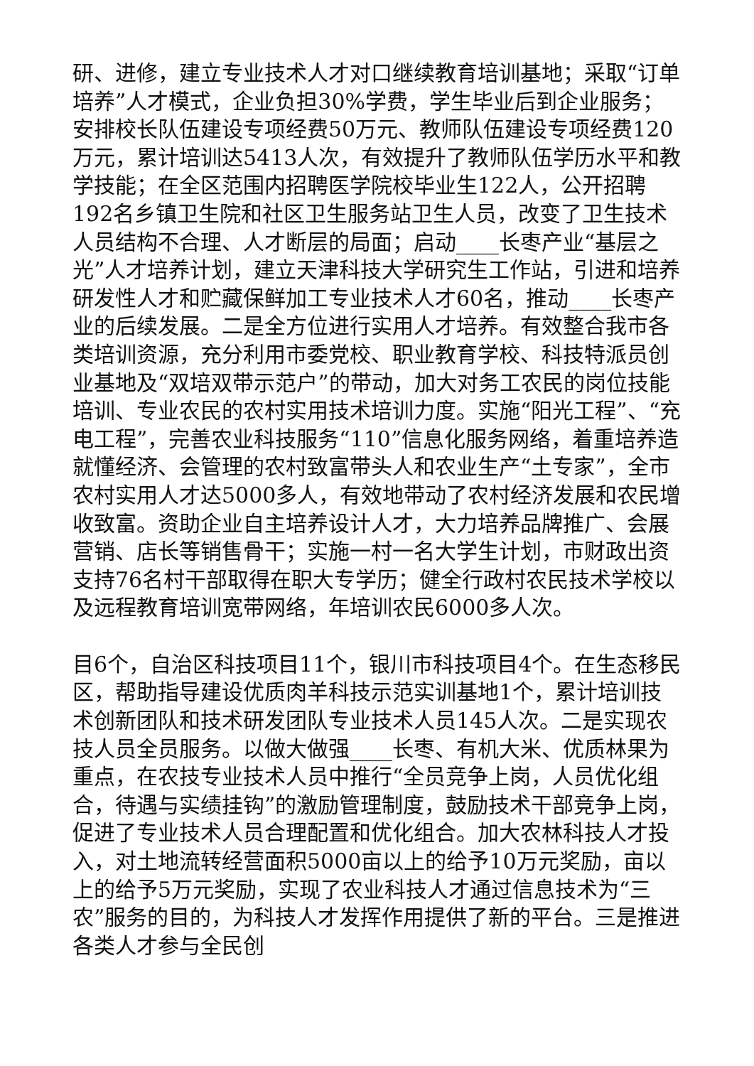研、进修，建立专业技术人才对口继续教育培训基地；采取“订单培养”人才模式，企业负担30%学费，学生毕业后到企业服务；安排校长队伍建设专项经费50万元、教师队伍建设专项经费120万元，累计培训达5413人次，有效提升了教师队伍学历水平和教学技能；在全区范围内招聘医学院校毕业生122人，公开招聘192名乡镇卫生院和社区卫生服务站卫生人员，改变了卫生技术人员结构不合理、人才断层的局面；启动____长枣产业“基层之光”人才培养计划，建立天津科技大学研究生工作站，引进和培养研发性人才和贮藏保鲜加工专业技术人才60名，推动____长枣产业的后续发展。二是全方位进行实用人才培养。有效整合我市各类培训资源，充分利用市委党校、职业教育学校、科技特派员创业基地及“双培双带示范户”的带动，加大对务工农民的岗位技能培训、专业农民的农村实用技术培训力度。实施“阳光工程”、“充电工程”，完善农业科技服务“110”信息化服务网络，着重培养造就懂经济、会管理的农村致富带头人和农业生产“土专家”，全市农村实用人才达5000多人，有效地带动了农村经济发展和农民增收致富。资助企业自主培养设计人才，大力培养品牌推广、会展营销、店长等销售骨干；实施一村一名大学生计划，市财政出资支持76名村干部取得在职大专学历；健全行政村农民技术学校以及远程教育培训宽带网络，年培训农民6000多人次。
目6个，自治区科技项目11个，银川市科技项目4个。在生态移民区，帮助指导建设优质肉羊科技示范实训基地1个，累计培训技术创新团队和技术研发团队专业技术人员145人次。二是实现农技人员全员服务。以做大做强____长枣、有机大米、优质林果为重点，在农技专业技术人员中推行“全员竞争上岗，人员优化组合，待遇与实绩挂钩”的激励管理制度，鼓励技术干部竞争上岗，促进了专业技术人员合理配置和优化组合。加大农林科技人才投入，对土地流转经营面积5000亩以上的给予10万元奖励，亩以上的给予5万元奖励，实现了农业科技人才通过信息技术为“三农”服务的目的，为科技人才发挥作用提供了新的平台。三是推进各类人才参与全民创